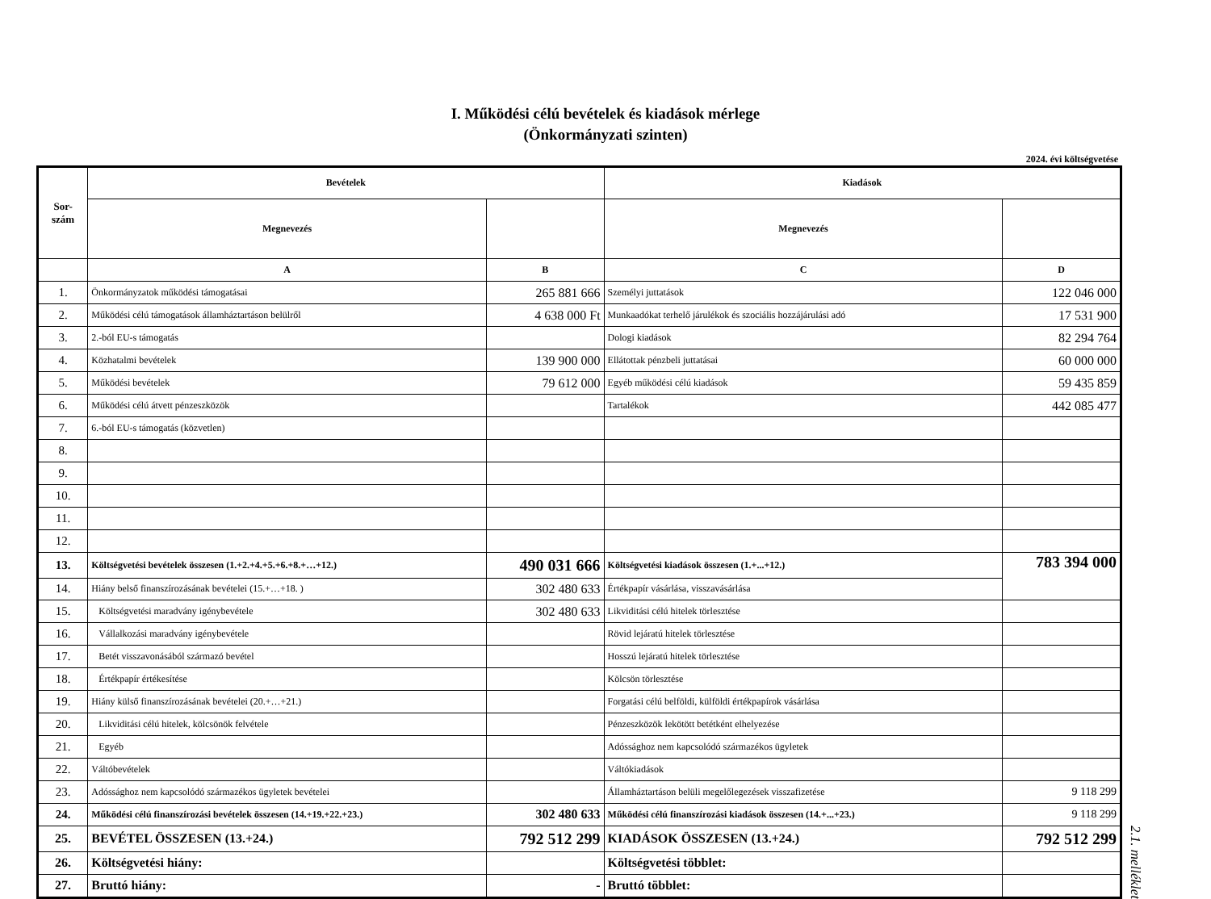I. Működési célú bevételek és kiadások mérlege
(Önkormányzati szinten)
2024. évi költségvetése
| Sor- szám | Bevételek | | Kiadások | |
| --- | --- | --- | --- | --- |
| | Megnevezés | | Megnevezés | |
| | A | B | C | D |
| 1. | Önkormányzatok működési támogatásai | 265 881 666 | Személyi juttatások | 122 046 000 |
| 2. | Működési célú támogatások államháztartáson belülről | 4 638 000 Ft | Munkaadókat terhelő járulékok és szociális hozzájárulási adó | 17 531 900 |
| 3. | 2.-ból EU-s támogatás | | Dologi kiadások | 82 294 764 |
| 4. | Közhatalmi bevételek | 139 900 000 | Ellátottak pénzbeli juttatásai | 60 000 000 |
| 5. | Működési bevételek | 79 612 000 | Egyéb működési célú kiadások | 59 435 859 |
| 6. | Működési célú átvett pénzeszközök | | Tartalékok | 442 085 477 |
| 7. | 6.-ból EU-s támogatás (közvetlen) | | | |
| 8. | | | | |
| 9. | | | | |
| 10. | | | | |
| 11. | | | | |
| 12. | | | | |
| 13. | Költségvetési bevételek összesen (1.+2.+4.+5.+6.+8.+…+12.) | 490 031 666 | Költségvetési kiadások összesen (1.+...+12.) | 783 394 000 |
| 14. | Hiány belső finanszírozásának bevételei (15.+…+18. ) | 302 480 633 | Értékpapír vásárlása, visszavásárlása | |
| 15. | Költségvetési maradvány igénybevétele | 302 480 633 | Likviditási célú hitelek törlesztése | |
| 16. | Vállalkozási maradvány igénybevétele | | Rövid lejáratú hitelek törlesztése | |
| 17. | Betét visszavonásából származó bevétel | | Hosszú lejáratú hitelek törlesztése | |
| 18. | Értékpapír értékesítése | | Kölcsön törlesztése | |
| 19. | Hiány külső finanszírozásának bevételei (20.+…+21.) | | Forgatási célú belföldi, külföldi értékpapírok vásárlása | |
| 20. | Likviditási célú hitelek, kölcsönök felvétele | | Pénzeszközök lekötött betétként elhelyezése | |
| 21. | Egyéb | | Adóssághoz nem kapcsolódó származékos ügyletek | |
| 22. | Váltóbevételek | | Váltókiadások | |
| 23. | Adóssághoz nem kapcsolódó származékos ügyletek bevételei | | Államháztartáson belüli megelőlegezések visszafizetése | 9 118 299 |
| 24. | Működési célú finanszírozási bevételek összesen (14.+19.+22.+23.) | 302 480 633 | Működési célú finanszírozási kiadások összesen (14.+...+23.) | 9 118 299 |
| 25. | BEVÉTEL ÖSSZESEN (13.+24.) | 792 512 299 | KIADÁSOK ÖSSZESEN (13.+24.) | 792 512 299 |
| 26. | Költségvetési hiány: | | Költségvetési többlet: | |
| 27. | Bruttó hiány: | - | Bruttó többlet: | |
2.1. melléklet